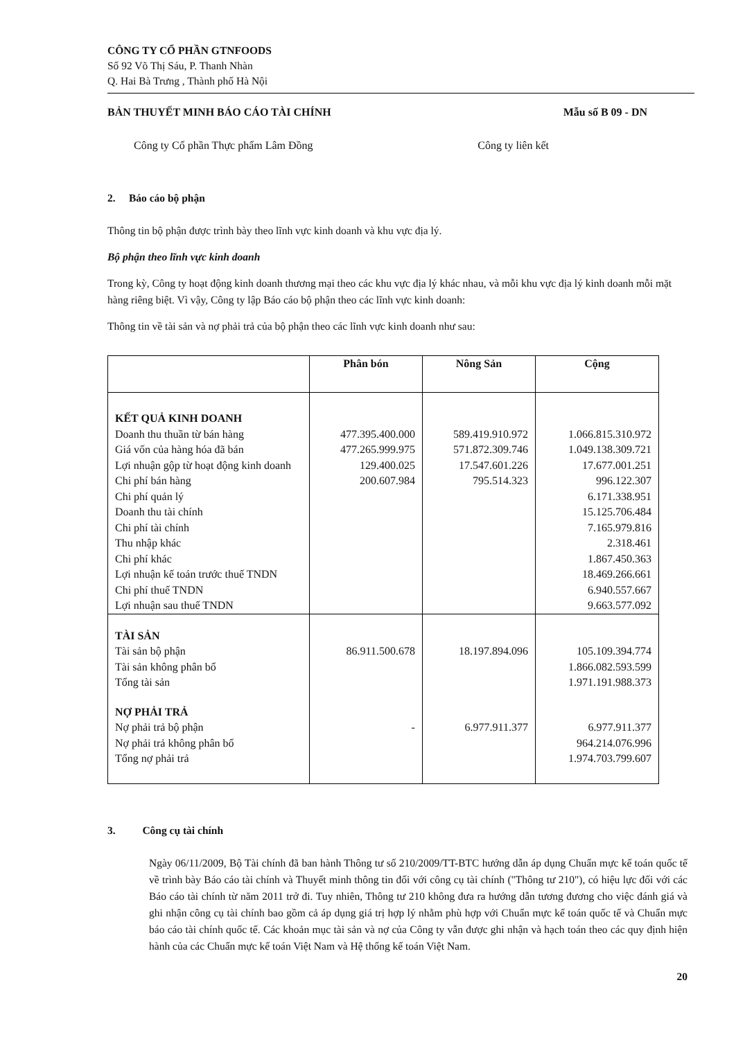CÔNG TY CỔ PHẦN GTNFOODS
Số 92 Võ Thị Sáu, P. Thanh Nhàn
Q. Hai Bà Trưng , Thành phố Hà Nội
BẢN THUYẾT MINH BÁO CÁO TÀI CHÍNH Mẫu số B 09 - DN
Công ty Cổ phần Thực phẩm Lâm Đồng Công ty liên kết
2. Báo cáo bộ phận
Thông tin bộ phận được trình bày theo lĩnh vực kinh doanh và khu vực địa lý.
Bộ phận theo lĩnh vực kinh doanh
Trong kỳ, Công ty hoạt động kinh doanh thương mại theo các khu vực địa lý khác nhau, và mỗi khu vực địa lý kinh doanh mỗi mặt hàng riêng biệt. Vì vậy, Công ty lập Báo cáo bộ phận theo các lĩnh vực kinh doanh:
Thông tin về tài sản và nợ phải trả của bộ phận theo các lĩnh vực kinh doanh như sau:
| | Phân bón | Nông Sản | Cộng |
| --- | --- | --- | --- |
| KẾT QUẢ KINH DOANH | | | |
| Doanh thu thuần từ bán hàng | 477.395.400.000 | 589.419.910.972 | 1.066.815.310.972 |
| Giá vốn của hàng hóa đã bán | 477.265.999.975 | 571.872.309.746 | 1.049.138.309.721 |
| Lợi nhuận gộp từ hoạt động kinh doanh | 129.400.025 | 17.547.601.226 | 17.677.001.251 |
| Chi phí bán hàng | 200.607.984 | 795.514.323 | 996.122.307 |
| Chi phí quản lý | | | 6.171.338.951 |
| Doanh thu tài chính | | | 15.125.706.484 |
| Chi phí tài chính | | | 7.165.979.816 |
| Thu nhập khác | | | 2.318.461 |
| Chi phí khác | | | 1.867.450.363 |
| Lợi nhuận kế toán trước thuế TNDN | | | 18.469.266.661 |
| Chi phí thuế TNDN | | | 6.940.557.667 |
| Lợi nhuận sau thuế TNDN | | | 9.663.577.092 |
| TÀI SẢN | | | |
| Tài sản bộ phận | 86.911.500.678 | 18.197.894.096 | 105.109.394.774 |
| Tài sản không phân bổ | | | 1.866.082.593.599 |
| Tổng tài sản | | | 1.971.191.988.373 |
| NỢ PHẢI TRẢ | | | |
| Nợ phải trả bộ phận | - | 6.977.911.377 | 6.977.911.377 |
| Nợ phải trả không phân bổ | | | 964.214.076.996 |
| Tổng nợ phải trả | | | 1.974.703.799.607 |
3. Công cụ tài chính
Ngày 06/11/2009, Bộ Tài chính đã ban hành Thông tư số 210/2009/TT-BTC hướng dẫn áp dụng Chuẩn mực kế toán quốc tế về trình bày Báo cáo tài chính và Thuyết minh thông tin đối với công cụ tài chính ("Thông tư 210"), có hiệu lực đối với các Báo cáo tài chính từ năm 2011 trở đi. Tuy nhiên, Thông tư 210 không đưa ra hướng dẫn tương đương cho việc đánh giá và ghi nhận công cụ tài chính bao gồm cả áp dụng giá trị hợp lý nhằm phù hợp với Chuẩn mực kế toán quốc tế và Chuẩn mực báo cáo tài chính quốc tế. Các khoản mục tài sản và nợ của Công ty vẫn được ghi nhận và hạch toán theo các quy định hiện hành của các Chuẩn mực kế toán Việt Nam và Hệ thống kế toán Việt Nam.
20